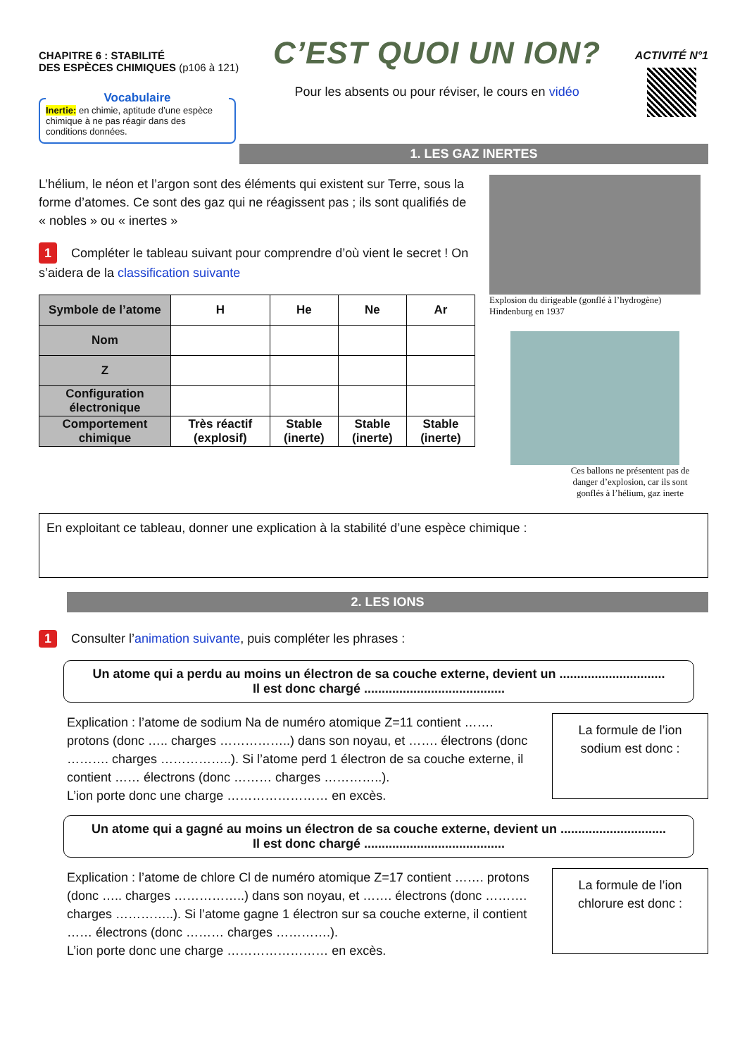CHAPITRE 6 : STABILITÉ
DES ESPÈCES CHIMIQUES (p106 à 121)
Vocabulaire
Inertie: en chimie, aptitude d’une espèce chimique à ne pas réagir dans des conditions données.
C’EST QUOI UN ION?
Pour les absents ou pour réviser, le cours en vidéo
ACTIVITÉ N°1
1. LES GAZ INERTES
L’hélium, le néon et l’argon sont des éléments qui existent sur Terre, sous la forme d’atomes. Ce sont des gaz qui ne réagissent pas ; ils sont qualifiés de « nobles » ou « inertes »
1 Compléter le tableau suivant pour comprendre d’où vient le secret ! On s’aidera de la classification suivante
| Symbole de l’atome | H | He | Ne | Ar |
| Nom | | | | |
| Z | | | | |
| Configuration électronique | | | | |
| Comportement chimique | Très réactif (explosif) | Stable (inerte) | Stable (inerte) | Stable (inerte) |
Explosion du dirigeable (gonflé à l’hydrogène) Hindenburg en 1937
Ces ballons ne présentent pas de danger d’explosion, car ils sont gonflés à l’hélium, gaz inerte
En exploitant ce tableau, donner une explication à la stabilité d’une espèce chimique :
2. LES IONS
1 Consulter l’animation suivante, puis compléter les phrases :
Un atome qui a perdu au moins un électron de sa couche externe, devient un ..............................
Il est donc chargé ........................................
Explication : l’atome de sodium Na de numéro atomique Z=11 contient ……. protons (donc ….. charges ……………..) dans son noyau, et ……. électrons (donc ………. charges ……………..). Si l’atome perd 1 électron de sa couche externe, il contient …… électrons (donc ……… charges …………..).
L’ion porte donc une charge …………………… en excès.
La formule de l’ion sodium est donc :
Un atome qui a gagné au moins un électron de sa couche externe, devient un ..............................
Il est donc chargé ........................................
Explication : l’atome de chlore Cl de numéro atomique Z=17 contient ……. protons (donc ….. charges ……………..) dans son noyau, et ……. électrons (donc ………. charges …………..). Si l’atome gagne 1 électron sur sa couche externe, il contient …… électrons (donc ……… charges ………….).
L’ion porte donc une charge …………………… en excès.
La formule de l’ion chlorure est donc :